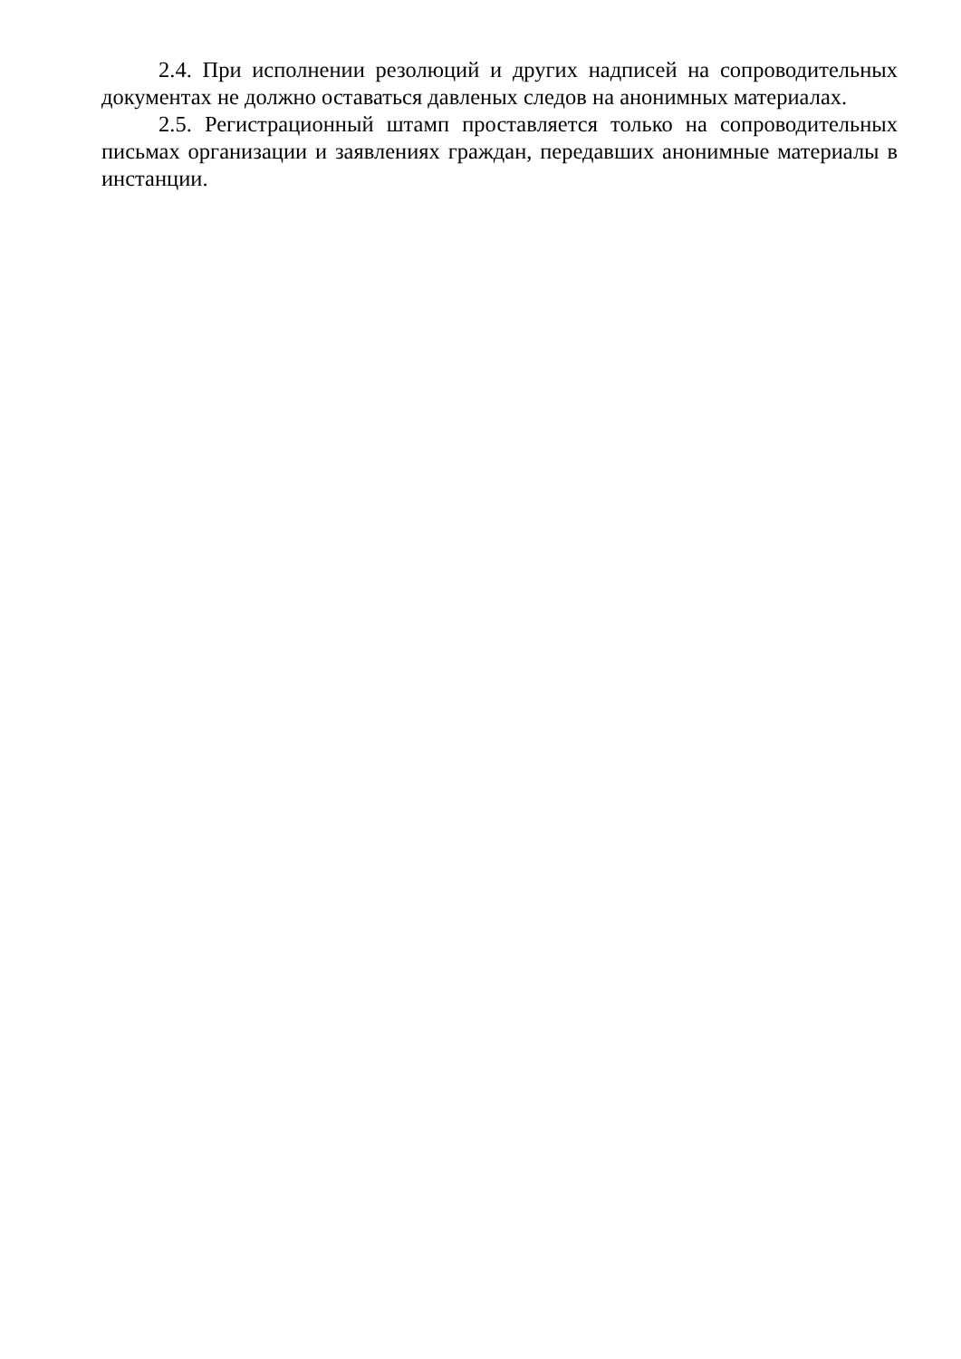2.4. При исполнении резолюций и других надписей на сопроводительных документах не должно оставаться давленых следов на анонимных материалах.
2.5. Регистрационный штамп проставляется только на сопроводительных письмах организации и заявлениях граждан, передавших анонимные материалы в инстанции.